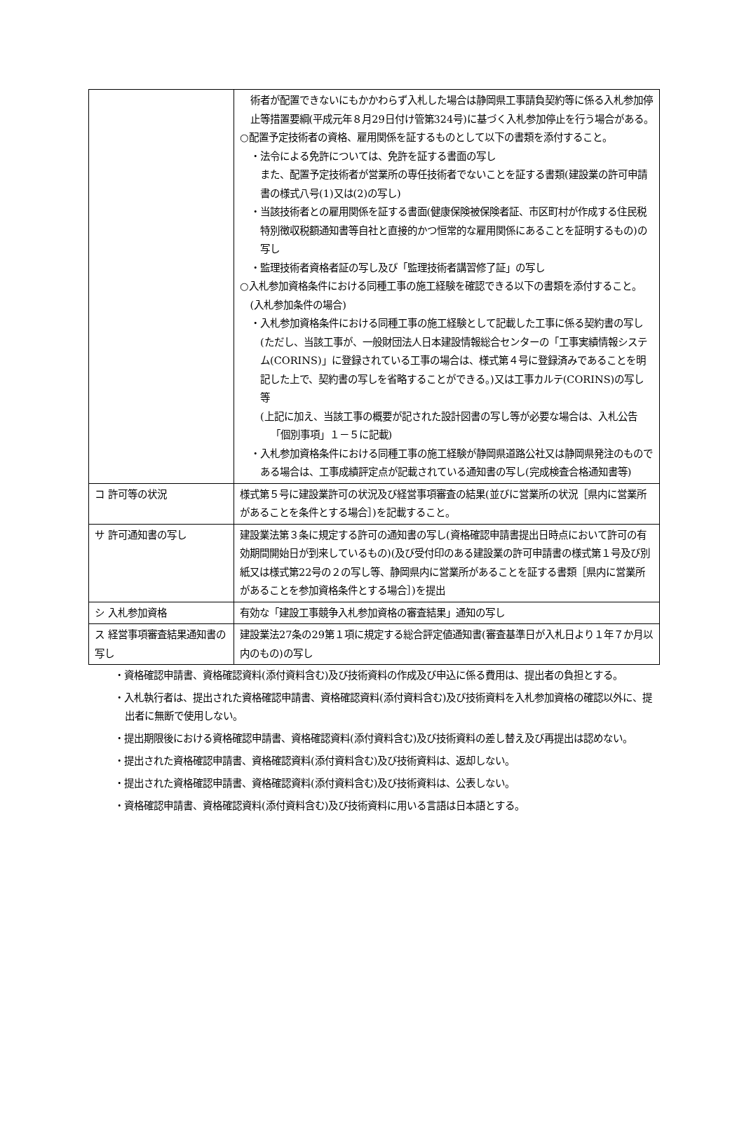| | 術者が配置できないにもかかわらず入札した場合は静岡県工事請負契約等に係る入札参加停止等措置要綱(平成元年８月29日付け管第324号)に基づく入札参加停止を行う場合がある。 ○配置予定技術者の資格、雇用関係を証するものとして以下の書類を添付すること。 ・法令による免許については、免許を証する書面の写し また、配置予定技術者が営業所の専任技術者でないことを証する書類(建設業の許可申請書の様式八号(1)又は(2)の写し) ・当該技術者との雇用関係を証する書面(健康保険被保険者証、市区町村が作成する住民税特別徴収税額通知書等自社と直接的かつ恒常的な雇用関係にあることを証明するもの)の写し ・監理技術者資格者証の写し及び「監理技術者講習修了証」の写し ○入札参加資格条件における同種工事の施工経験を確認できる以下の書類を添付すること。(入札参加条件の場合) ・入札参加資格条件における同種工事の施工経験として記載した工事に係る契約書の写し(ただし、当該工事が、一般財団法人日本建設情報総合センターの「工事実績情報システム(CORINS)」に登録されている工事の場合は、様式第４号に登録済みであることを明記した上で、契約書の写しを省略することができる。)又は工事カルテ(CORINS)の写し等 (上記に加え、当該工事の概要が記された設計図書の写し等が必要な場合は、入札公告「個別事項」１－５に記載) ・入札参加資格条件における同種工事の施工経験が静岡県道路公社又は静岡県発注のものである場合は、工事成績評定点が記載されている通知書の写し(完成検査合格通知書等) |
| コ 許可等の状況 | 様式第５号に建設業許可の状況及び経営事項審査の結果(並びに営業所の状況［県内に営業所があることを条件とする場合］)を記載すること。 |
| サ 許可通知書の写し | 建設業法第３条に規定する許可の通知書の写し(資格確認申請書提出日時点において許可の有効期間開始日が到来しているもの)(及び受付印のある建設業の許可申請書の様式第１号及び別紙又は様式第22号の２の写し等、静岡県内に営業所があることを証する書類［県内に営業所があることを参加資格条件とする場合］)を提出 |
| シ 入札参加資格 | 有効な「建設工事競争入札参加資格の審査結果」通知の写し |
| ス 経営事項審査結果通知書の写し | 建設業法27条の29第１項に規定する総合評定値通知書(審査基準日が入札日より１年７か月以内のもの)の写し |
・資格確認申請書、資格確認資料(添付資料含む)及び技術資料の作成及び申込に係る費用は、提出者の負担とする。
・入札執行者は、提出された資格確認申請書、資格確認資料(添付資料含む)及び技術資料を入札参加資格の確認以外に、提出者に無断で使用しない。
・提出期限後における資格確認申請書、資格確認資料(添付資料含む)及び技術資料の差し替え及び再提出は認めない。
・提出された資格確認申請書、資格確認資料(添付資料含む)及び技術資料は、返却しない。
・提出された資格確認申請書、資格確認資料(添付資料含む)及び技術資料は、公表しない。
・資格確認申請書、資格確認資料(添付資料含む)及び技術資料に用いる言語は日本語とする。